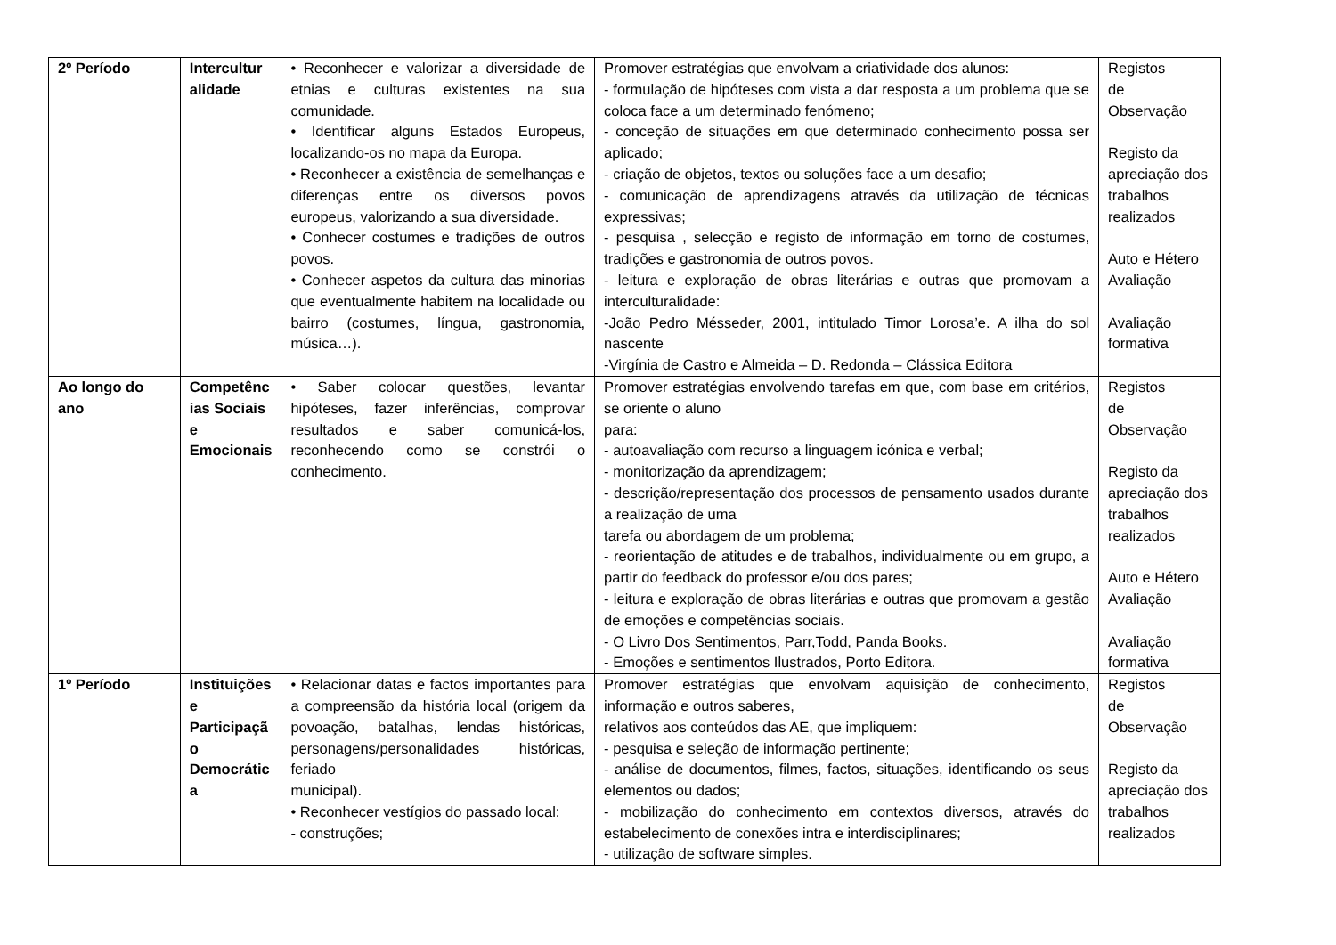| 2º Período | Intercultur alidade | • Reconhecer e valorizar a diversidade de etnias e culturas existentes na sua comunidade. • Identificar alguns Estados Europeus, localizando-os no mapa da Europa. • Reconhecer a existência de semelhanças e diferenças entre os diversos povos europeus, valorizando a sua diversidade. • Conhecer costumes e tradições de outros povos. • Conhecer aspetos da cultura das minorias que eventualmente habitem na localidade ou bairro (costumes, língua, gastronomia, música…). | Promover estratégias que envolvam a criatividade dos alunos: - formulação de hipóteses com vista a dar resposta a um problema que se coloca face a um determinado fenómeno; - conceção de situações em que determinado conhecimento possa ser aplicado; - criação de objetos, textos ou soluções face a um desafio; - comunicação de aprendizagens através da utilização de técnicas expressivas; - pesquisa , selecção e registo de informação em torno de costumes, tradições e gastronomia de outros povos. - leitura e exploração de obras literárias e outras que promovam a interculturalidade: -João Pedro Mésseder, 2001, intitulado Timor Lorosa’e. A ilha do sol nascente -Virgínia de Castro e Almeida – D. Redonda – Clássica Editora | Registos de Observação Registo da apreciação dos trabalhos realizados Auto e Hétero Avaliação Avaliação formativa |
| Ao longo do ano | Competênc ias Sociais e Emocionais | • Saber colocar questões, levantar hipóteses, fazer inferências, comprovar resultados e saber comunicá-los, reconhecendo como se constrói o conhecimento. | Promover estratégias envolvendo tarefas em que, com base em critérios, se oriente o aluno para: - autoavaliação com recurso a linguagem icónica e verbal; - monitorização da aprendizagem; - descrição/representação dos processos de pensamento usados durante a realização de uma tarefa ou abordagem de um problema; - reorientação de atitudes e de trabalhos, individualmente ou em grupo, a partir do feedback do professor e/ou dos pares; - leitura e exploração de obras literárias e outras que promovam a gestão de emoções e competências sociais. - O Livro Dos Sentimentos, Parr,Todd, Panda Books. - Emoções e sentimentos Ilustrados, Porto Editora. | Registos de Observação Registo da apreciação dos trabalhos realizados Auto e Hétero Avaliação Avaliação formativa |
| 1º Período | Instituições e Participaçã o Democrátic a | • Relacionar datas e factos importantes para a compreensão da história local (origem da povoação, batalhas, lendas históricas, personagens/personalidades históricas, feriado municipal). • Reconhecer vestígios do passado local: - construções; | Promover estratégias que envolvam aquisição de conhecimento, informação e outros saberes, relativos aos conteúdos das AE, que impliquem: - pesquisa e seleção de informação pertinente; - análise de documentos, filmes, factos, situações, identificando os seus elementos ou dados; - mobilização do conhecimento em contextos diversos, através do estabelecimento de conexões intra e interdisciplinares; - utilização de software simples. | Registos de Observação Registo da apreciação dos trabalhos realizados |